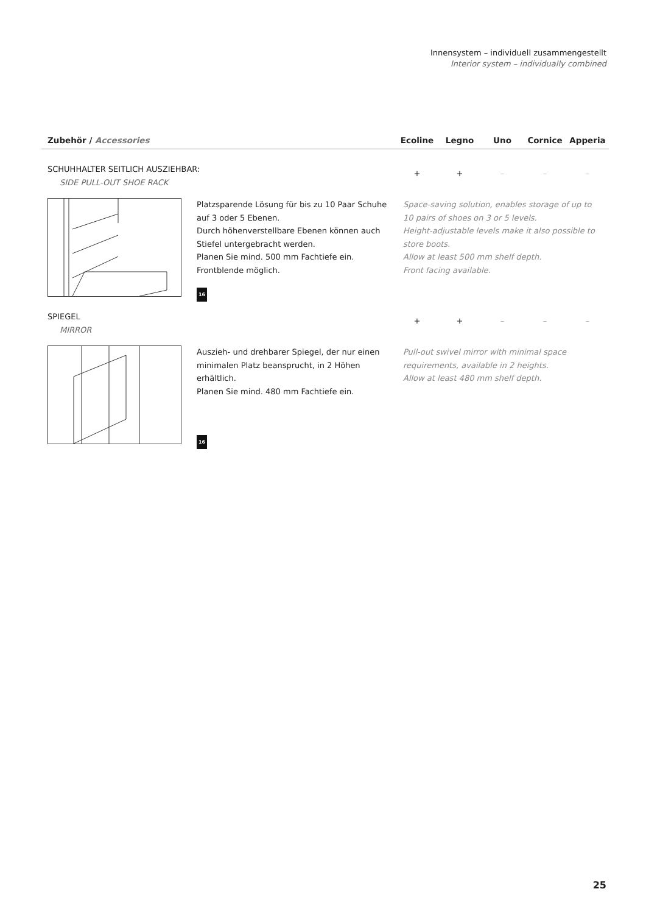Innensystem – individuell zusammengestellt
Interior system – individually combined
| Zubehör / Accessories | Ecoline | Legno | Uno | Cornice | Apperia |
| --- | --- | --- | --- | --- | --- |
SCHUHHALTER SEITLICH AUSZIEHBAR:
SIDE PULL-OUT SHOE RACK
+ + – – –
Platzsparende Lösung für bis zu 10 Paar Schuhe auf 3 oder 5 Ebenen.
Durch höhenverstellbare Ebenen können auch Stiefel untergebracht werden.
Planen Sie mind. 500 mm Fachtiefe ein.
Frontblende möglich.
16
Space-saving solution, enables storage of up to 10 pairs of shoes on 3 or 5 levels.
Height-adjustable levels make it also possible to store boots.
Allow at least 500 mm shelf depth.
Front facing available.
SPIEGEL
MIRROR
+ + – – –
Auszieh- und drehbarer Spiegel, der nur einen minimalen Platz beansprucht, in 2 Höhen erhältlich.
Planen Sie mind. 480 mm Fachtiefe ein.
16
Pull-out swivel mirror with minimal space requirements, available in 2 heights.
Allow at least 480 mm shelf depth.
25